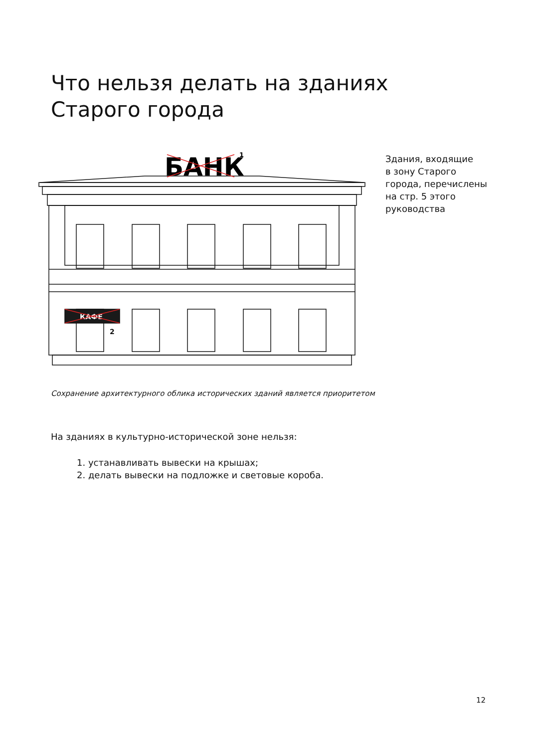Что нельзя делать на зданиях
Старого города
КАФЕ
2
БАНК
1
Здания, входящие
в зону Старого
города, перечислены
на стр. 5 этого
руководства
Сохранение архитектурного облика исторических зданий является приоритетом
На зданиях в культурно-исторической зоне нельзя:
1. устанавливать вывески на крышах;
2. делать вывески на подложке и световые короба.
12